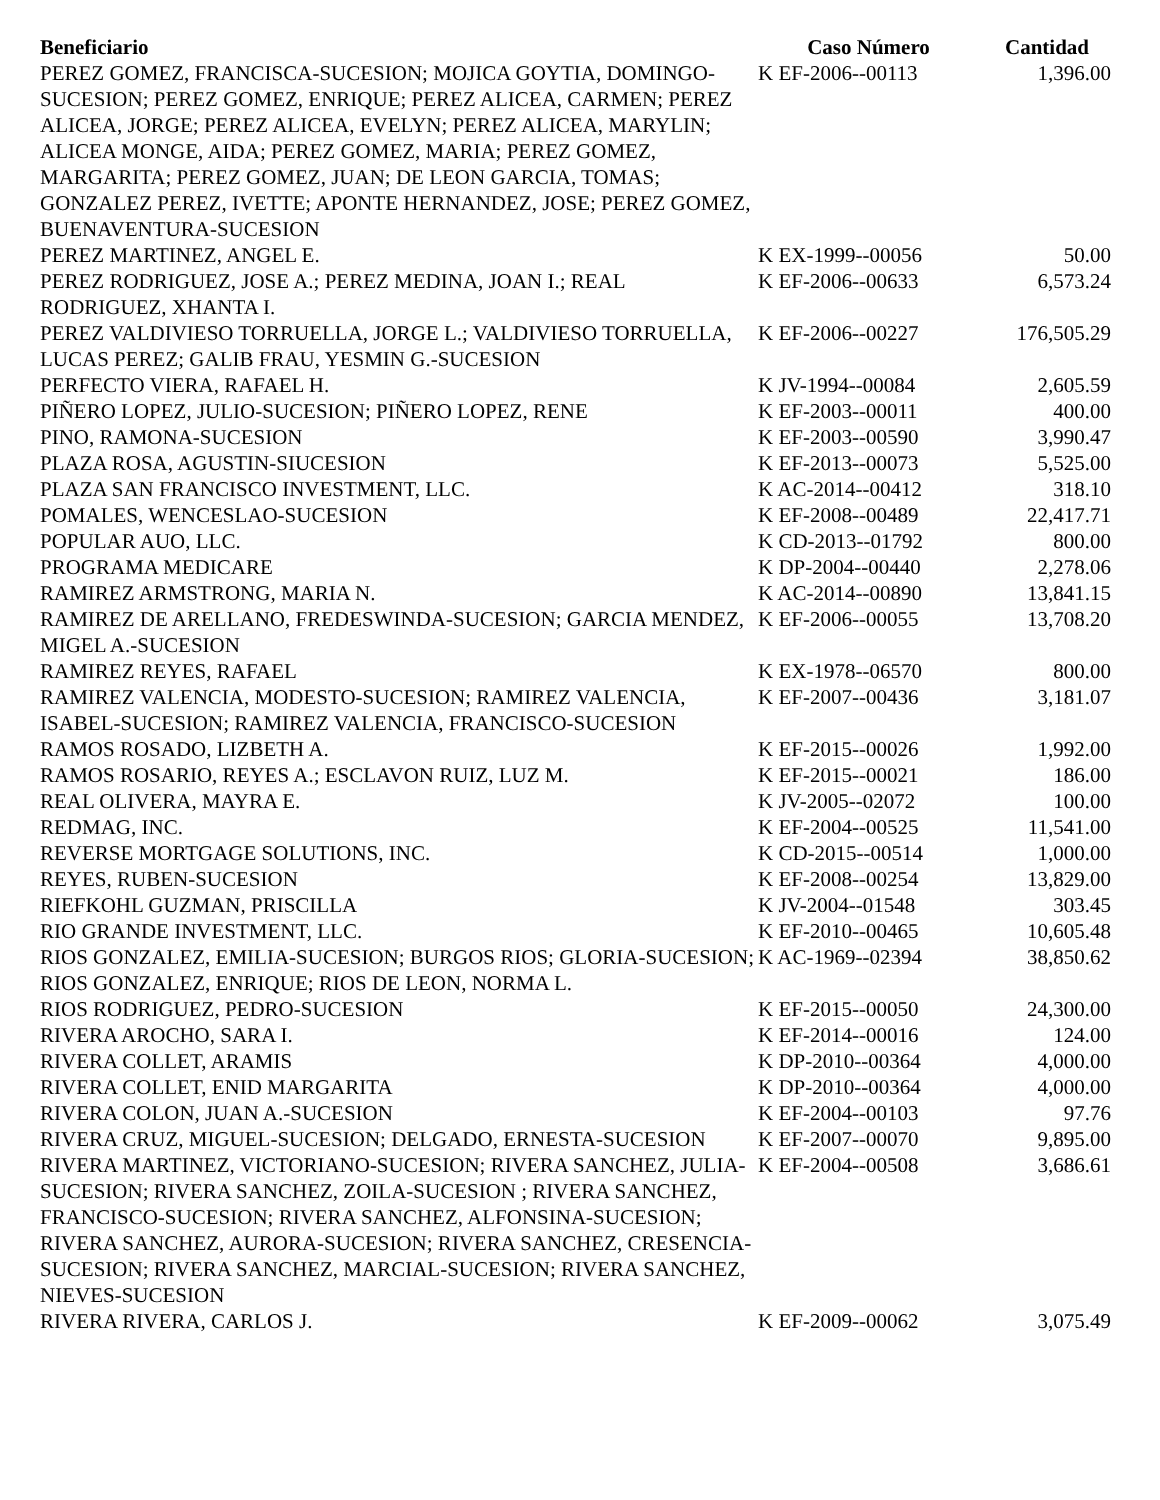| Beneficiario | Caso Número | Cantidad |
| --- | --- | --- |
| PEREZ GOMEZ, FRANCISCA-SUCESION; MOJICA GOYTIA, DOMINGO-SUCESION; PEREZ GOMEZ, ENRIQUE; PEREZ ALICEA, CARMEN; PEREZ ALICEA, JORGE; PEREZ ALICEA, EVELYN; PEREZ ALICEA, MARYLIN; ALICEA MONGE, AIDA; PEREZ GOMEZ, MARIA; PEREZ GOMEZ, MARGARITA; PEREZ GOMEZ, JUAN; DE LEON GARCIA, TOMAS; GONZALEZ PEREZ, IVETTE; APONTE HERNANDEZ, JOSE; PEREZ GOMEZ, BUENAVENTURA-SUCESION | K EF-2006--00113 | 1,396.00 |
| PEREZ MARTINEZ, ANGEL E. | K EX-1999--00056 | 50.00 |
| PEREZ RODRIGUEZ, JOSE A.; PEREZ MEDINA, JOAN I.; REAL RODRIGUEZ, XHANTA I. | K EF-2006--00633 | 6,573.24 |
| PEREZ VALDIVIESO TORRUELLA, JORGE L.; VALDIVIESO TORRUELLA, LUCAS PEREZ; GALIB FRAU, YESMIN G.-SUCESION | K EF-2006--00227 | 176,505.29 |
| PERFECTO VIERA, RAFAEL H. | K JV-1994--00084 | 2,605.59 |
| PIÑERO LOPEZ, JULIO-SUCESION; PIÑERO LOPEZ, RENE | K EF-2003--00011 | 400.00 |
| PINO, RAMONA-SUCESION | K EF-2003--00590 | 3,990.47 |
| PLAZA ROSA, AGUSTIN-SIUCESION | K EF-2013--00073 | 5,525.00 |
| PLAZA SAN FRANCISCO INVESTMENT, LLC. | K AC-2014--00412 | 318.10 |
| POMALES, WENCESLAO-SUCESION | K EF-2008--00489 | 22,417.71 |
| POPULAR AUO, LLC. | K CD-2013--01792 | 800.00 |
| PROGRAMA MEDICARE | K DP-2004--00440 | 2,278.06 |
| RAMIREZ ARMSTRONG, MARIA N. | K AC-2014--00890 | 13,841.15 |
| RAMIREZ DE ARELLANO, FREDESWINDA-SUCESION; GARCIA MENDEZ, MIGEL A.-SUCESION | K EF-2006--00055 | 13,708.20 |
| RAMIREZ REYES, RAFAEL | K EX-1978--06570 | 800.00 |
| RAMIREZ VALENCIA, MODESTO-SUCESION; RAMIREZ VALENCIA, ISABEL-SUCESION; RAMIREZ VALENCIA, FRANCISCO-SUCESION | K EF-2007--00436 | 3,181.07 |
| RAMOS ROSADO, LIZBETH A. | K EF-2015--00026 | 1,992.00 |
| RAMOS ROSARIO, REYES A.; ESCLAVON RUIZ, LUZ M. | K EF-2015--00021 | 186.00 |
| REAL OLIVERA, MAYRA E. | K JV-2005--02072 | 100.00 |
| REDMAG, INC. | K EF-2004--00525 | 11,541.00 |
| REVERSE MORTGAGE SOLUTIONS, INC. | K CD-2015--00514 | 1,000.00 |
| REYES, RUBEN-SUCESION | K EF-2008--00254 | 13,829.00 |
| RIEFKOHL GUZMAN, PRISCILLA | K JV-2004--01548 | 303.45 |
| RIO GRANDE INVESTMENT, LLC. | K EF-2010--00465 | 10,605.48 |
| RIOS GONZALEZ, EMILIA-SUCESION; BURGOS RIOS; GLORIA-SUCESION; RIOS GONZALEZ, ENRIQUE; RIOS DE LEON, NORMA L. | K AC-1969--02394 | 38,850.62 |
| RIOS RODRIGUEZ, PEDRO-SUCESION | K EF-2015--00050 | 24,300.00 |
| RIVERA AROCHO, SARA I. | K EF-2014--00016 | 124.00 |
| RIVERA COLLET, ARAMIS | K DP-2010--00364 | 4,000.00 |
| RIVERA COLLET, ENID MARGARITA | K DP-2010--00364 | 4,000.00 |
| RIVERA COLON, JUAN A.-SUCESION | K EF-2004--00103 | 97.76 |
| RIVERA CRUZ, MIGUEL-SUCESION; DELGADO, ERNESTA-SUCESION | K EF-2007--00070 | 9,895.00 |
| RIVERA MARTINEZ, VICTORIANO-SUCESION; RIVERA SANCHEZ, JULIA-SUCESION; RIVERA SANCHEZ, ZOILA-SUCESION ; RIVERA SANCHEZ, FRANCISCO-SUCESION; RIVERA SANCHEZ, ALFONSINA-SUCESION; RIVERA SANCHEZ, AURORA-SUCESION; RIVERA SANCHEZ, CRESENCIA-SUCESION; RIVERA SANCHEZ, MARCIAL-SUCESION; RIVERA SANCHEZ, NIEVES-SUCESION | K EF-2004--00508 | 3,686.61 |
| RIVERA RIVERA, CARLOS J. | K EF-2009--00062 | 3,075.49 |